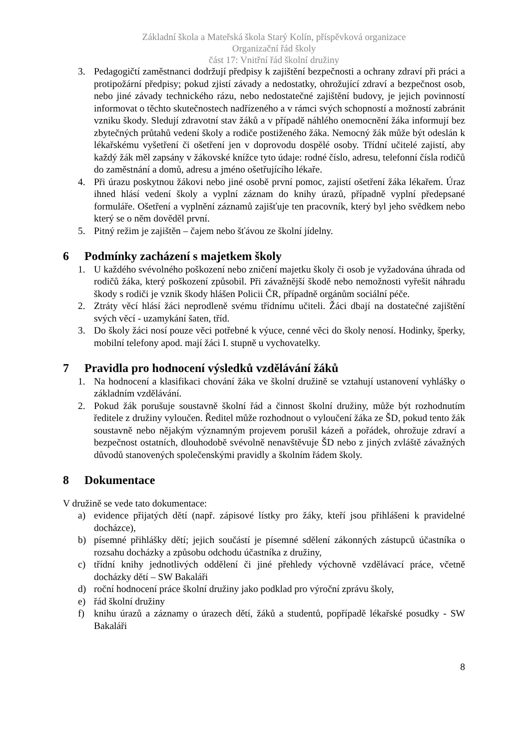Základní škola a Mateřská škola Starý Kolín, příspěvková organizace
Organizační řád školy
část 17: Vnitřní řád školní družiny
3. Pedagogičtí zaměstnanci dodržují předpisy k zajištění bezpečnosti a ochrany zdraví při práci a protipožární předpisy; pokud zjistí závady a nedostatky, ohrožující zdraví a bezpečnost osob, nebo jiné závady technického rázu, nebo nedostatečné zajištění budovy, je jejich povinností informovat o těchto skutečnostech nadřízeného a v rámci svých schopností a možností zabránit vzniku škody. Sledují zdravotní stav žáků a v případě náhlého onemocnění žáka informují bez zbytečných průtahů vedení školy a rodiče postiženého žáka. Nemocný žák může být odeslán k lékařskému vyšetření či ošetření jen v doprovodu dospělé osoby. Třídní učitelé zajistí, aby každý žák měl zapsány v žákovské knížce tyto údaje: rodné číslo, adresu, telefonní čísla rodičů do zaměstnání a domů, adresu a jméno ošetřujícího lékaře.
4. Při úrazu poskytnou žákovi nebo jiné osobě první pomoc, zajistí ošetření žáka lékařem. Úraz ihned hlásí vedení školy a vyplní záznam do knihy úrazů, případně vyplní předepsané formuláře. Ošetření a vyplnění záznamů zajišťuje ten pracovník, který byl jeho svědkem nebo který se o něm dověděl první.
5. Pitný režim je zajištěn – čajem nebo šťávou ze školní jídelny.
6 Podmínky zacházení s majetkem školy
1. U každého svévolného poškození nebo zničení majetku školy či osob je vyžadována úhrada od rodičů žáka, který poškození způsobil. Při závažnější škodě nebo nemožnosti vyřešit náhradu škody s rodiči je vznik škody hlášen Policii ČR, případně orgánům sociální péče.
2. Ztráty věcí hlásí žáci neprodleně svému třídnímu učiteli. Žáci dbají na dostatečné zajištění svých věcí - uzamykání šaten, tříd.
3. Do školy žáci nosí pouze věci potřebné k výuce, cenné věci do školy nenosí. Hodinky, šperky, mobilní telefony apod. mají žáci I. stupně u vychovatelky.
7 Pravidla pro hodnocení výsledků vzdělávání žáků
1. Na hodnocení a klasifikaci chování žáka ve školní družině se vztahují ustanovení vyhlášky o základním vzdělávání.
2. Pokud žák porušuje soustavně školní řád a činnost školní družiny, může být rozhodnutím ředitele z družiny vyloučen. Ředitel může rozhodnout o vyloučení žáka ze ŠD, pokud tento žák soustavně nebo nějakým významným projevem porušil kázeň a pořádek, ohrožuje zdraví a bezpečnost ostatních, dlouhodobě svévolně nenavštěvuje ŠD nebo z jiných zvláště závažných důvodů stanovených společenskými pravidly a školním řádem školy.
8 Dokumentace
V družině se vede tato dokumentace:
a) evidence přijatých dětí (např. zápisové lístky pro žáky, kteří jsou přihlášeni k pravidelné docházce),
b) písemné přihlášky dětí; jejich součástí je písemné sdělení zákonných zástupců účastníka o rozsahu docházky a způsobu odchodu účastníka z družiny,
c) třídní knihy jednotlivých oddělení či jiné přehledy výchovně vzdělávací práce, včetně docházky dětí – SW Bakaláři
d) roční hodnocení práce školní družiny jako podklad pro výroční zprávu školy,
e) řád školní družiny
f) knihu úrazů a záznamy o úrazech dětí, žáků a studentů, popřípadě lékařské posudky - SW Bakaláři
8